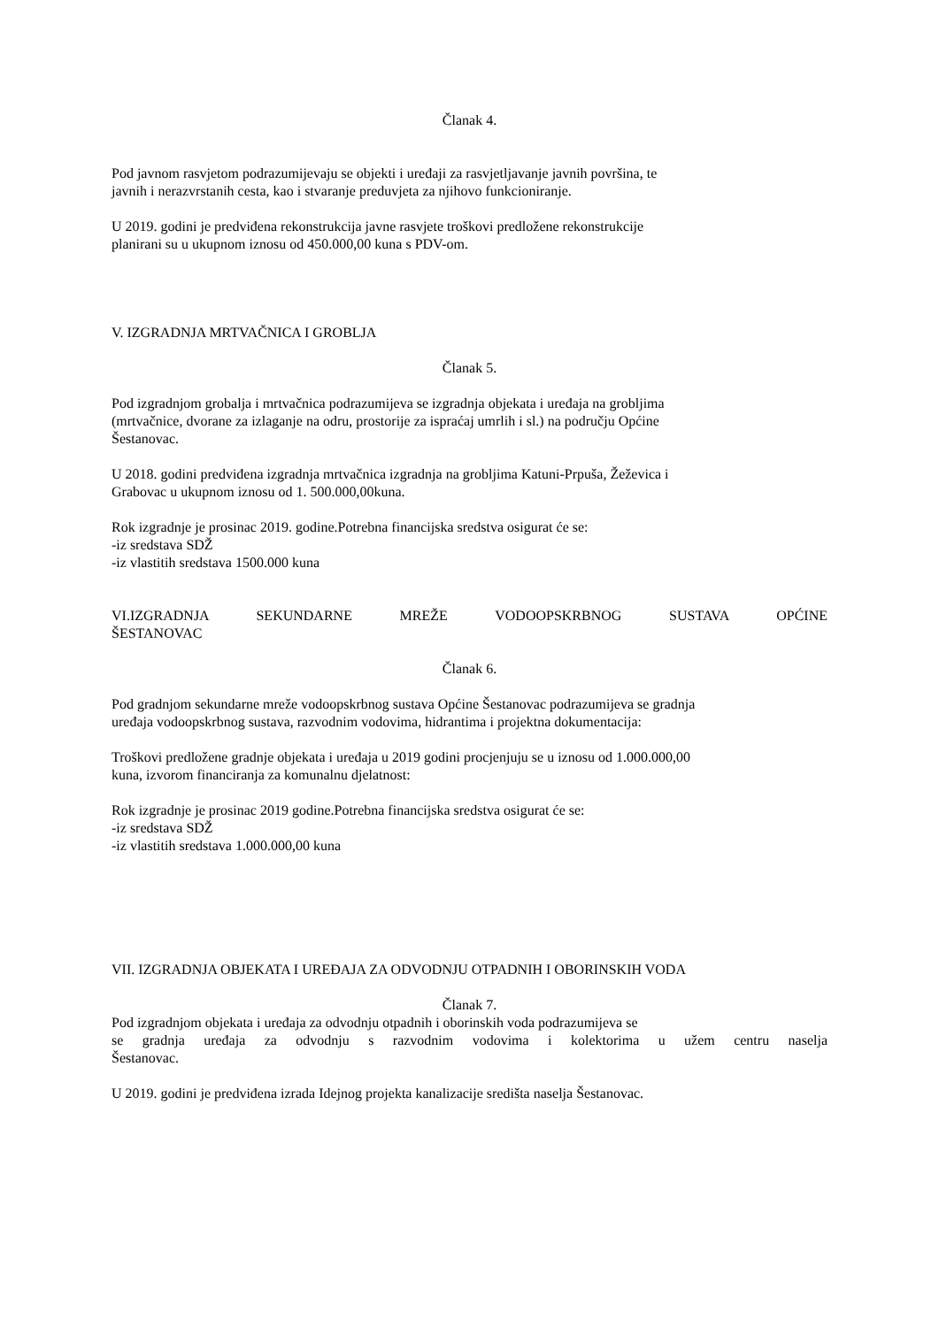Članak 4.
Pod javnom rasvjetom podrazumijevaju se objekti i uređaji za rasvjetljavanje javnih površina, te
javnih i nerazvrstanih cesta, kao i stvaranje preduvjeta za njihovo funkcioniranje.
U 2019. godini je predviđena rekonstrukcija javne rasvjete troškovi predložene rekonstrukcije
planirani su u ukupnom iznosu od 450.000,00 kuna s PDV-om.
V. IZGRADNJA MRTVAČNICA I GROBLJA
Članak 5.
Pod izgradnjom grobalja i mrtvačnica podrazumijeva se izgradnja objekata i uređaja na grobljima
(mrtvačnice, dvorane za izlaganje na odru, prostorije za ispraćaj umrlih i sl.) na području Općine
Šestanovac.
U 2018. godini predviđena izgradnja mrtvačnica izgradnja na grobljima Katuni-Prpuša, Žeževica i
Grabovac u ukupnom iznosu od 1. 500.000,00kuna.
Rok izgradnje je prosinac 2019. godine.Potrebna financijska sredstva osigurat će se:
-iz sredstava SDŽ
-iz vlastitih sredstava 1500.000 kuna
VI.IZGRADNJA SEKUNDARNE MREŽE VODOOPSKRBNOG SUSTAVA OPĆINE
ŠESTANOVAC
Članak 6.
Pod gradnjom sekundarne mreže vodoopskrbnog sustava Općine Šestanovac podrazumijeva se gradnja
uređaja vodoopskrbnog sustava, razvodnim vodovima, hidrantima i projektna dokumentacija:
Troškovi predložene gradnje objekata i uređaja u 2019 godini procjenjuju se u iznosu od 1.000.000,00
kuna, izvorom financiranja za komunalnu djelatnost:
Rok izgradnje je prosinac 2019 godine.Potrebna financijska sredstva osigurat će se:
-iz sredstava SDŽ
-iz vlastitih sredstava 1.000.000,00 kuna
VII. IZGRADNJA OBJEKATA I UREĐAJA ZA ODVODNJU OTPADNIH I OBORINSKIH VODA
Članak 7.
Pod izgradnjom objekata i uređaja za odvodnju otpadnih i oborinskih voda podrazumijeva se
se gradnja uređaja za odvodnju s razvodnim vodovima i kolektorima u užem centru naselja
Šestanovac.
U 2019. godini je predviđena izrada Idejnog projekta kanalizacije središta naselja Šestanovac.